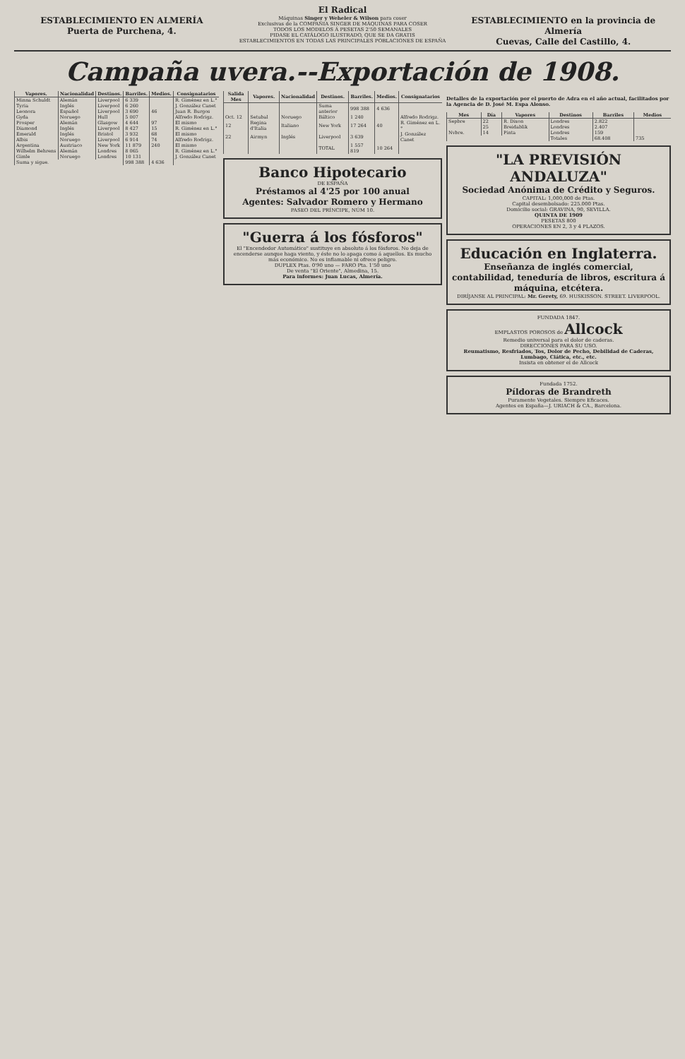El Radical
ESTABLECIMIENTO EN ALMERÍA
Puerta de Purchena, 4.
Máquinas Singer y Weheler & Wilson para coser
Exclusivas de la COMPAÑIA SINGER DE MÁQUINAS PARA COSER
TODOS LOS MODELOS Á PESETAS 2'50 SEMANALES
PIDASE EL CATÁLOGO ILUSTRADO, QUE SE DA GRATIS
ESTABLECIMIENTOS EN TODAS LAS PRINCIPALES POBLACIONES DE ESPAÑA
ESTABLECIMIENTO en la provincia de Almería
Cuevas, Calle del Castillo, 4.
Campaña uvera.--Exportación de 1908.
| Vapores. | Nacionalidad | Destinos. | Barriles. | Medios. | Consignatarios |
| --- | --- | --- | --- | --- | --- |
| Minna Schuldt | Alemán | Liverpool | 6 339 | | R. Giménez en L.° |
| Tyria | Inglés | Liverpool | 6 260 | | J. González Canet |
| Leonora | Español | Liverpool | 3 690 | 46 | Juan R. Burgos |
| Gyda | Noruego | Hull | 5 007 | | Alfredo Rodrigz. |
| Prosper | Alemán | Glasgow | 4 644 | 97 | El mismo |
| Diamond | Inglés | Liverpool | 8 427 | 15 | R. Giménez en L.° |
| Emerald | Inglés | Bristol | 3 932 | 68 | El mismo |
| Albis | Noruego | Liverpool | 6 914 | 74 | Alfredo Rodrigz. |
| Argentina | Austriaco | New York | 11 879 | 240 | El mismo |
| Wilhelm Behrens | Alemán | Londres | 8 065 | | R. Giménez en L.° |
| Gimle | Noruego | Londres | 10 131 | | J. González Canet |
| Suma y sigue. | | | 998 388 | 4 636 | |
| Salida Mes | Vapores. | Nacionalidad | Destinos. | Barriles. | Medios. | Consignatarios |
| --- | --- | --- | --- | --- | --- | --- |
| | | | Suma anterior | 998 388 | 4 636 | |
| Oct. 12 | Setubal | Noruego | Báltico | 1 240 | | Alfredo Rodrigz. |
| 12 | Regina d'Italia | Italiano | New York | 17 264 | 40 | R. Giménez en L.° |
| 22 | Airmyn | Inglés | Liverpool | 3 639 | | J. González Canet |
| | | | TOTAL | 1 557 819 | 10 264 | |
Banco Hipotecario
DE ESPAÑA
Préstamos al 4'25 por 100 anual
Agentes: Salvador Romero y Hermano
PASEO DEL PRÍNCIPE, NÚM 10.
"Guerra á los fósforos"
El "Encendedor Automático" sustituye en absoluto á los fósforos. No deja de encenderse aunque haga viento, y éste no lo apaga como á aquellos. Es mucho más económico. No es inflamable ni ofrece peligro.
DUPLEX Ptas. 0'90 uno — FARO Pta. 1'50 uno
De venta "El Oriente", Almedina, 15.
Para informes: Juan Lucas, Almería.
Detalles de la exportación por el puerto de Adra en el año actual, facilitados por la Agencia de D. José M. Espa Alonso.
| Mes | Día | Vapores | Destinos | Barriles | Medios |
| --- | --- | --- | --- | --- | --- |
| Sepbre | 22 | R. Dixon | Londres | 2.822 | |
| | 25 | Breidablik | Londres | 2.407 | |
| Nvbre. | 14 | Pinta | Londres | 159 | |
| | | | Totales | 68.408 | 735 |
"LA PREVISIÓN ANDALUZA"
Sociedad Anónima de Crédito y Seguros.
CAPITAL: 1,000,000 de Ptas.
Capital desembolsado: 225.000 Ptas.
Domicilio social: GRAVINA, 90, SEVILLA.
QUINTA DE 1909
PESETAS 800
OPERACIONES EN 2, 3 y 4 PLAZOS.
Educación en Inglaterra.
Enseñanza de inglés comercial, contabilidad, teneduría de libros, escritura á máquina, etcétera.
DIRÍJANSE AL PRINCIPAL: Mr. Gerety, 69. HUSKISSON. STREET. LIVERPOOL.
FUNDADA 1847.
EMPLASTOS POROSOS de Allcock
Remedio universal para el dolor de caderas.
DIRECCIONES PARA SU USO.
Reumatismo, Resfriados, Tos, Dolor de Pecho, Debilidad de Caderas, Lumbago, Ciática, etc., etc.
Insista en obtener el de Allcock
Fundada 1752.
Píldoras de Brandreth
Puramente Vegetales. Siempre Eficaces.
Agentes en España—J. URIACH & CA., Barcelona.